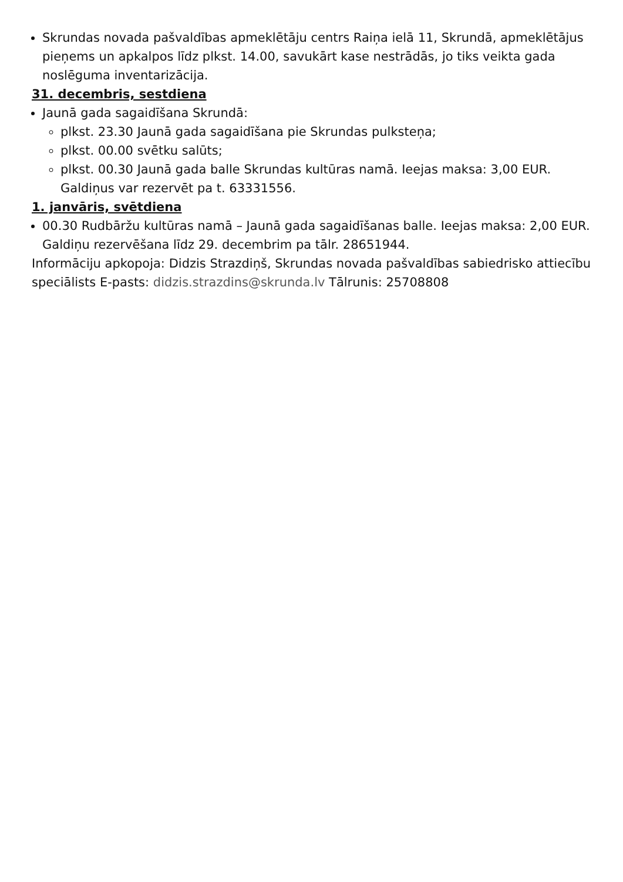Skrundas novada pašvaldības apmeklētāju centrs Raiņa ielā 11, Skrundā, apmeklētājus pieņems un apkalpos līdz plkst. 14.00, savukārt kase nestrādās, jo tiks veikta gada noslēguma inventarizācija.
31. decembris, sestdiena
Jaunā gada sagaidīšana Skrundā:
plkst. 23.30 Jaunā gada sagaidīšana pie Skrundas pulksteņa;
plkst. 00.00 svētku salūts;
plkst. 00.30 Jaunā gada balle Skrundas kultūras namā. Ieejas maksa: 3,00 EUR. Galdiņus var rezervēt pa t. 63331556.
1. janvāris, svētdiena
00.30 Rudbāržu kultūras namā – Jaunā gada sagaidīšanas balle. Ieejas maksa: 2,00 EUR. Galdiņu rezervēšana līdz 29. decembrim pa tālr. 28651944.
Informāciju apkopoja: Didzis Strazdiņš, Skrundas novada pašvaldības sabiedrisko attiecību speciālists E-pasts: didzis.strazdins@skrunda.lv Tālrunis: 25708808